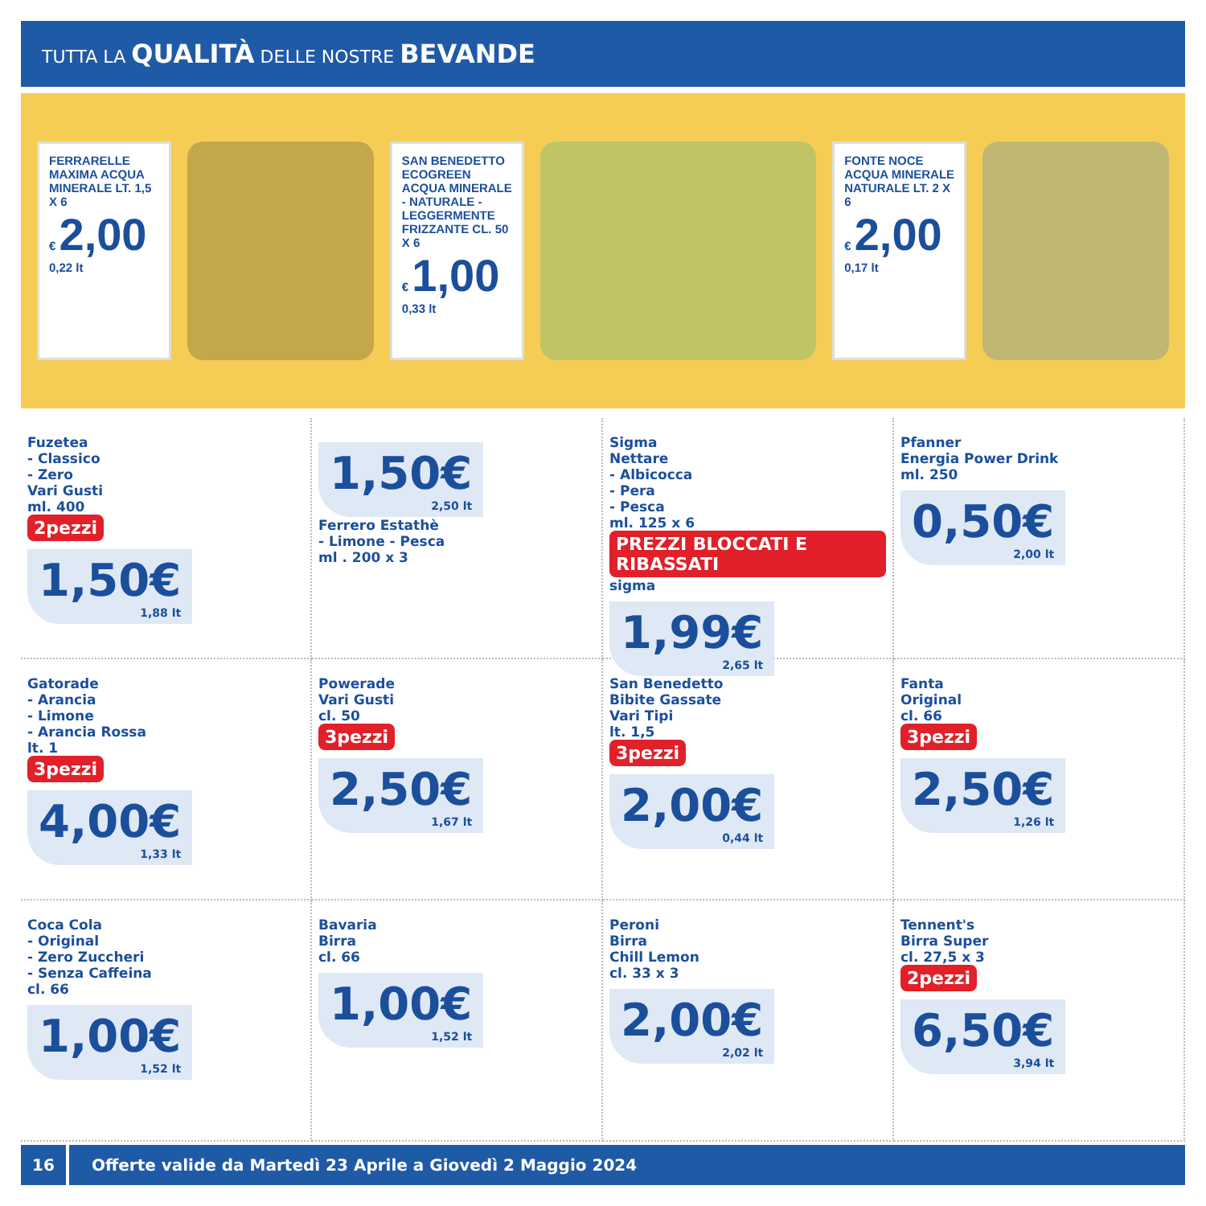TUTTA LA QUALITÀ DELLE NOSTRE BEVANDE
FERRARELLE MAXIMA ACQUA MINERALE LT. 1,5 X 6
€ 2,00 0,22 lt
SAN BENEDETTO ECOGREEN ACQUA MINERALE - NATURALE - LEGGERMENTE FRIZZANTE CL. 50 X 6
€ 1,00 0,33 lt
FONTE NOCE ACQUA MINERALE NATURALE LT. 2 X 6
€ 2,00 0,17 lt
Fuzetea
- Classico
- Zero
Vari Gusti
ml. 400
2pezzi
1,50€ 1,88 lt
1,50€ 2,50 lt
Ferrero Estathè
- Limone - Pesca
ml . 200 x 3
Sigma
Nettare
- Albicocca
- Pera
- Pesca
ml. 125 x 6
PREZZI BLOCCATI E RIBASSATI sigma
1,99€ 2,65 lt
Pfanner
Energia Power Drink
ml. 250
0,50€ 2,00 lt
Gatorade
- Arancia
- Limone
- Arancia Rossa
lt. 1
3pezzi
4,00€ 1,33 lt
Powerade
Vari Gusti
cl. 50
3pezzi
2,50€ 1,67 lt
San Benedetto
Bibite Gassate
Vari Tipi
lt. 1,5
3pezzi
2,00€ 0,44 lt
Fanta
Original
cl. 66
3pezzi
2,50€ 1,26 lt
Coca Cola
- Original
- Zero Zuccheri
- Senza Caffeina
cl. 66
1,00€ 1,52 lt
Bavaria
Birra
cl. 66
1,00€ 1,52 lt
Peroni
Birra
Chill Lemon
cl. 33 x 3
2,00€ 2,02 lt
Tennent's
Birra Super
cl. 27,5 x 3
2pezzi
6,50€ 3,94 lt
16 Offerte valide da Martedì 23 Aprile a Giovedì 2 Maggio 2024